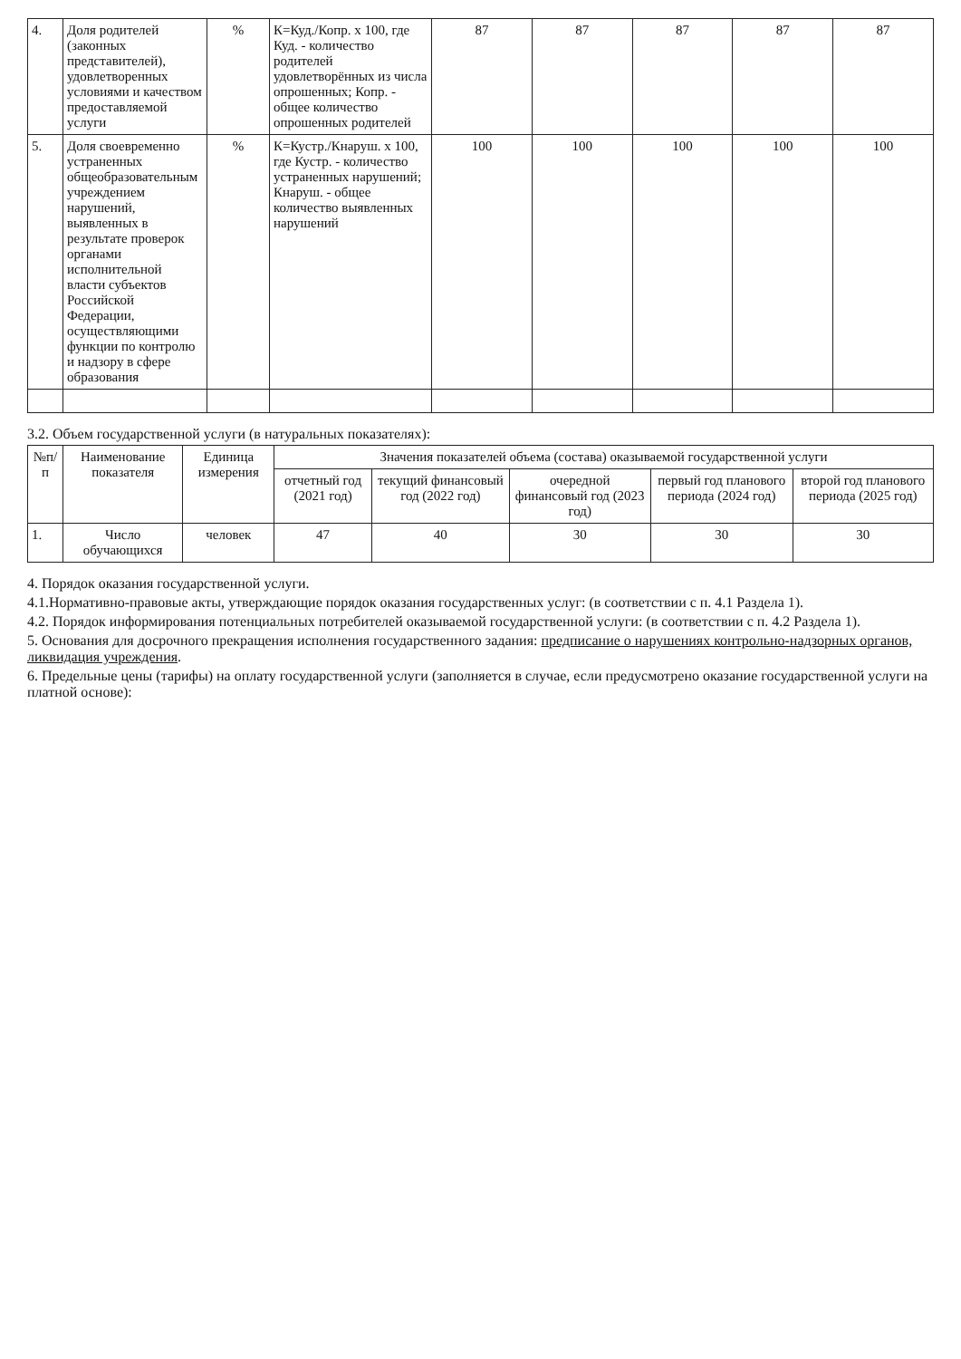| 4. | Доля родителей (законных представителей), удовлетворенных условиями и качеством предоставляемой услуги | % | К=Куд./Копр. х 100, где Куд. - количество родителей удовлетворённых из числа опрошенных; Копр. - общее количество опрошенных родителей | 87 | 87 | 87 | 87 | 87 |
| 5. | Доля своевременно устраненных общеобразовательным учреждением нарушений, выявленных в результате проверок органами исполнительной власти субъектов Российской Федерации, осуществляющими функции по контролю и надзору в сфере образования | % | К=Кустр./Кнаруш. х 100, где Кустр. - количество устраненных нарушений; Кнаруш. - общее количество выявленных нарушений | 100 | 100 | 100 | 100 | 100 |
3.2. Объем государственной услуги (в натуральных показателях):
| №п/п | Наименование показателя | Единица измерения | Значения показателей объема (состава) оказываемой государственной услуги | | | | |
| --- | --- | --- | --- | --- | --- | --- | --- |
| | | | отчетный год (2021 год) | текущий финансовый год (2022 год) | очередной финансовый год (2023 год) | первый год планового периода (2024 год) | второй год планового периода (2025 год) |
| 1. | Число обучающихся | человек | 47 | 40 | 30 | 30 | 30 |
4. Порядок оказания государственной услуги.
4.1.Нормативно-правовые акты, утверждающие порядок оказания государственных услуг: (в соответствии с п. 4.1 Раздела 1).
4.2. Порядок информирования потенциальных потребителей оказываемой государственной услуги: (в соответствии с п. 4.2 Раздела 1).
5. Основания для досрочного прекращения исполнения государственного задания: предписание о нарушениях контрольно-надзорных органов, ликвидация учреждения.
6. Предельные цены (тарифы) на оплату государственной услуги (заполняется в случае, если предусмотрено оказание государственной услуги на платной основе):